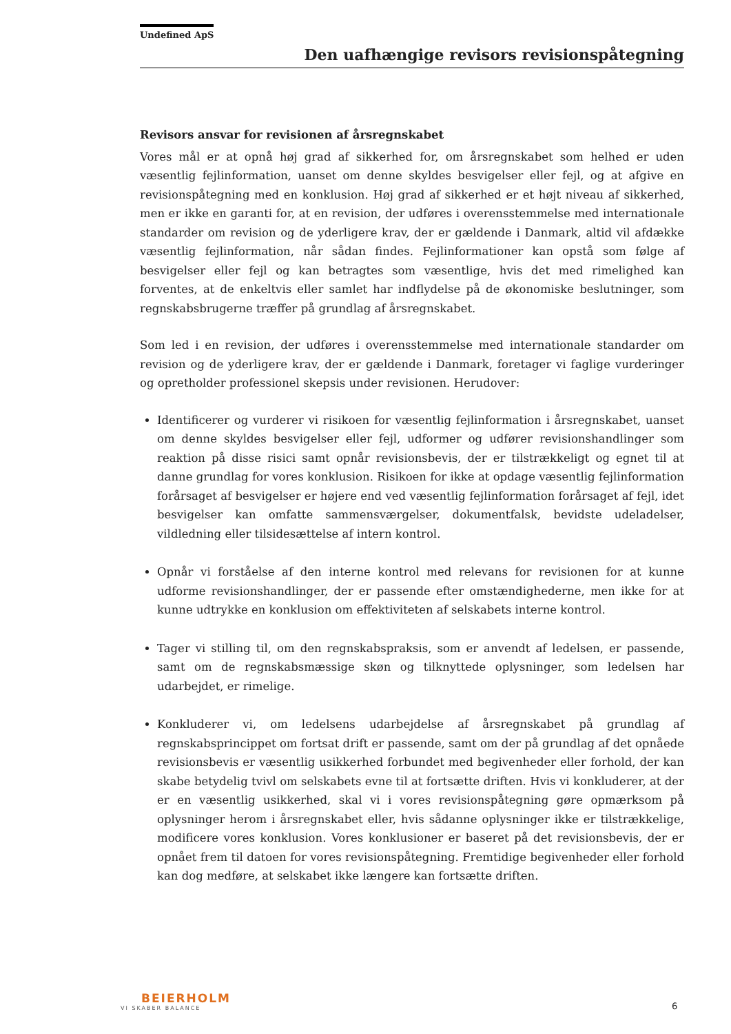Undefined ApS
Den uafhængige revisors revisionspåtegning
Revisors ansvar for revisionen af årsregnskabet
Vores mål er at opnå høj grad af sikkerhed for, om årsregnskabet som helhed er uden væsentlig fejlinformation, uanset om denne skyldes besvigelser eller fejl, og at afgive en revisionspåtegning med en konklusion. Høj grad af sikkerhed er et højt niveau af sikkerhed, men er ikke en garanti for, at en revision, der udføres i overensstemmelse med internationale standarder om revision og de yderligere krav, der er gældende i Danmark, altid vil afdække væsentlig fejlinformation, når sådan findes. Fejlinformationer kan opstå som følge af besvigelser eller fejl og kan betragtes som væsentlige, hvis det med rimelighed kan forventes, at de enkeltvis eller samlet har indflydelse på de økonomiske beslutninger, som regnskabsbrugerne træffer på grundlag af årsregnskabet.
Som led i en revision, der udføres i overensstemmelse med internationale standarder om revision og de yderligere krav, der er gældende i Danmark, foretager vi faglige vurderinger og opretholder professionel skepsis under revisionen. Herudover:
Identificerer og vurderer vi risikoen for væsentlig fejlinformation i årsregnskabet, uanset om denne skyldes besvigelser eller fejl, udformer og udfører revisionshandlinger som reaktion på disse risici samt opnår revisionsbevis, der er tilstrækkeligt og egnet til at danne grundlag for vores konklusion. Risikoen for ikke at opdage væsentlig fejlinformation forårsaget af besvigelser er højere end ved væsentlig fejlinformation forårsaget af fejl, idet besvigelser kan omfatte sammensværgelser, dokumentfalsk, bevidste udeladelser, vildledning eller tilsidesættelse af intern kontrol.
Opnår vi forståelse af den interne kontrol med relevans for revisionen for at kunne udforme revisionshandlinger, der er passende efter omstændighederne, men ikke for at kunne udtrykke en konklusion om effektiviteten af selskabets interne kontrol.
Tager vi stilling til, om den regnskabspraksis, som er anvendt af ledelsen, er passende, samt om de regnskabsmæssige skøn og tilknyttede oplysninger, som ledelsen har udarbejdet, er rimelige.
Konkluderer vi, om ledelsens udarbejdelse af årsregnskabet på grundlag af regnskabsprincippet om fortsat drift er passende, samt om der på grundlag af det opnåede revisionsbevis er væsentlig usikkerhed forbundet med begivenheder eller forhold, der kan skabe betydelig tvivl om selskabets evne til at fortsætte driften. Hvis vi konkluderer, at der er en væsentlig usikkerhed, skal vi i vores revisionspåtegning gøre opmærksom på oplysninger herom i årsregnskabet eller, hvis sådanne oplysninger ikke er tilstrækkelige, modificere vores konklusion. Vores konklusioner er baseret på det revisionsbevis, der er opnået frem til datoen for vores revisionspåtegning. Fremtidige begivenheder eller forhold kan dog medføre, at selskabet ikke længere kan fortsætte driften.
BEIERHOLM
VI SKABER BALANCE
6